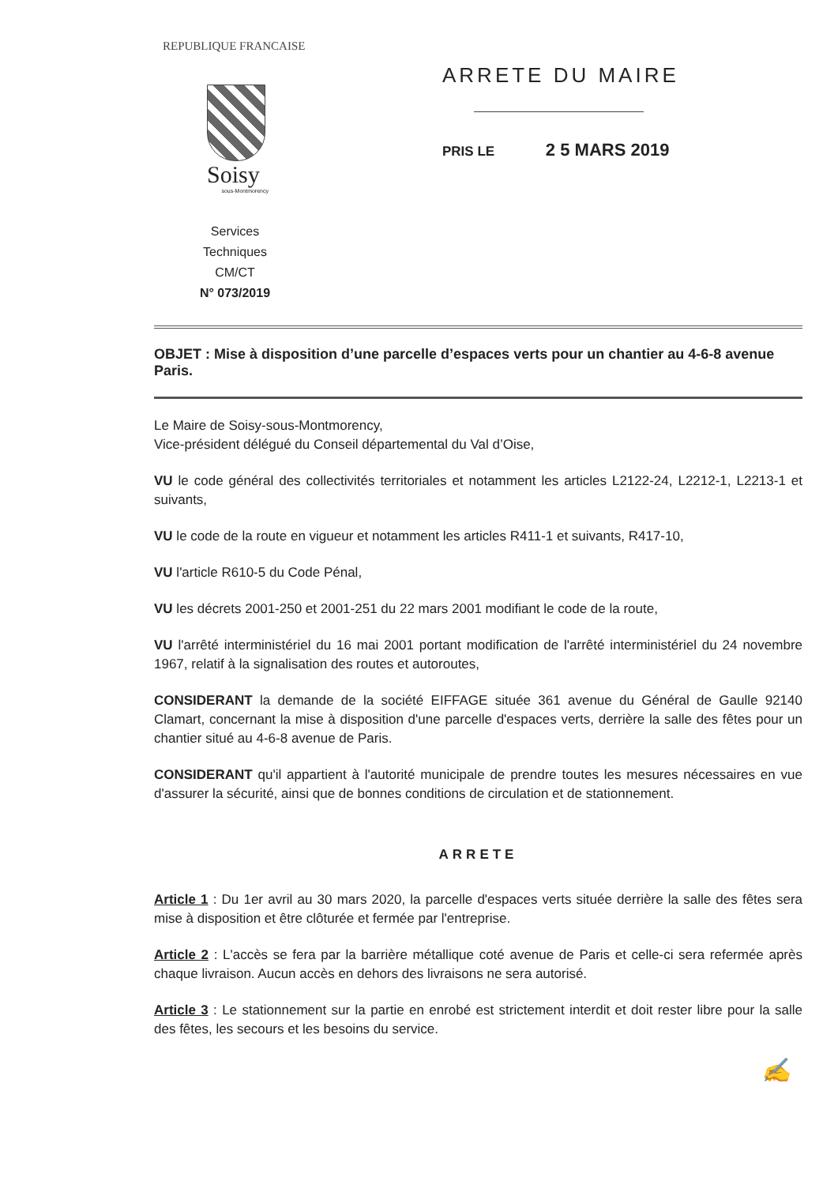REPUBLIQUE FRANCAISE
Soisy
sous-Montmorency
Services Techniques
CM/CT
N° 073/2019
ARRETE DU MAIRE
PRIS LE 2 5 MARS 2019
OBJET : Mise à disposition d’une parcelle d’espaces verts pour un chantier au 4-6-8 avenue Paris.
Le Maire de Soisy-sous-Montmorency,
Vice-président délégué du Conseil départemental du Val d’Oise,
VU le code général des collectivités territoriales et notamment les articles L2122-24, L2212-1, L2213-1 et suivants,
VU le code de la route en vigueur et notamment les articles R411-1 et suivants, R417-10,
VU l'article R610-5 du Code Pénal,
VU les décrets 2001-250 et 2001-251 du 22 mars 2001 modifiant le code de la route,
VU l'arrêté interministériel du 16 mai 2001 portant modification de l'arrêté interministériel du 24 novembre 1967, relatif à la signalisation des routes et autoroutes,
CONSIDERANT la demande de la société EIFFAGE située 361 avenue du Général de Gaulle 92140 Clamart, concernant la mise à disposition d'une parcelle d'espaces verts, derrière la salle des fêtes pour un chantier situé au 4-6-8 avenue de Paris.
CONSIDERANT qu'il appartient à l'autorité municipale de prendre toutes les mesures nécessaires en vue d'assurer la sécurité, ainsi que de bonnes conditions de circulation et de stationnement.
ARRETE
Article 1 : Du 1er avril au 30 mars 2020, la parcelle d'espaces verts située derrière la salle des fêtes sera mise à disposition et être clôturée et fermée par l'entreprise.
Article 2 : L'accès se fera par la barrière métallique coté avenue de Paris et celle-ci sera refermée après chaque livraison. Aucun accès en dehors des livraisons ne sera autorisé.
Article 3 : Le stationnement sur la partie en enrobé est strictement interdit et doit rester libre pour la salle des fêtes, les secours et les besoins du service.
✍